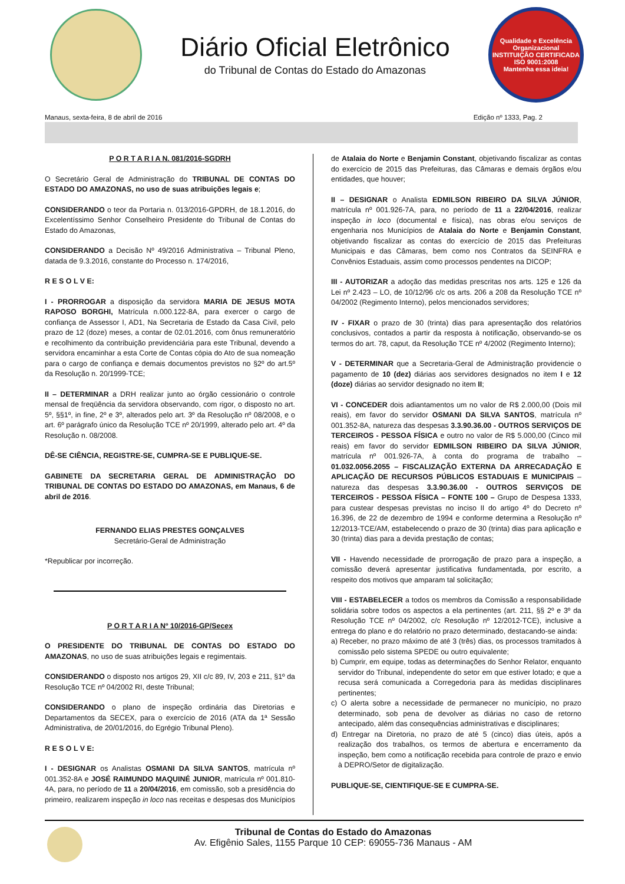Diário Oficial Eletrônico
do Tribunal de Contas do Estado do Amazonas
Qualidade e Excelência Organizacional
INSTITUIÇÃO CERTIFICADA
ISO 9001:2008
Mantenha essa ideia!
Manaus, sexta-feira, 8 de abril de 2016 Edição nº 1333, Pag. 2
P O R T A R I A N. 081/2016-SGDRH
O Secretário Geral de Administração do TRIBUNAL DE CONTAS DO ESTADO DO AMAZONAS, no uso de suas atribuições legais e;
CONSIDERANDO o teor da Portaria n. 013/2016-GPDRH, de 18.1.2016, do Excelentíssimo Senhor Conselheiro Presidente do Tribunal de Contas do Estado do Amazonas,
CONSIDERANDO a Decisão Nº 49/2016 Administrativa – Tribunal Pleno, datada de 9.3.2016, constante do Processo n. 174/2016,
R E S O L V E:
I - PRORROGAR a disposição da servidora MARIA DE JESUS MOTA RAPOSO BORGHI, Matrícula n.000.122-8A, para exercer o cargo de confiança de Assessor I, AD1, Na Secretaria de Estado da Casa Civil, pelo prazo de 12 (doze) meses, a contar de 02.01.2016, com ônus remuneratório e recolhimento da contribuição previdenciária para este Tribunal, devendo a servidora encaminhar a esta Corte de Contas cópia do Ato de sua nomeação para o cargo de confiança e demais documentos previstos no §2º do art.5º da Resolução n. 20/1999-TCE;
II – DETERMINAR a DRH realizar junto ao órgão cessionário o controle mensal de freqüência da servidora observando, com rigor, o disposto no art. 5º, §§1º, in fine, 2º e 3º, alterados pelo art. 3º da Resolução nº 08/2008, e o art. 6º parágrafo único da Resolução TCE nº 20/1999, alterado pelo art. 4º da Resolução n. 08/2008.
DÊ-SE CIÊNCIA, REGISTRE-SE, CUMPRA-SE E PUBLIQUE-SE.
GABINETE DA SECRETARIA GERAL DE ADMINISTRAÇÃO DO TRIBUNAL DE CONTAS DO ESTADO DO AMAZONAS, em Manaus, 6 de abril de 2016.
FERNANDO ELIAS PRESTES GONÇALVES
Secretário-Geral de Administração
*Republicar por incorreção.
P O R T A R I A Nº 10/2016-GP/Secex
O PRESIDENTE DO TRIBUNAL DE CONTAS DO ESTADO DO AMAZONAS, no uso de suas atribuições legais e regimentais.
CONSIDERANDO o disposto nos artigos 29, XII c/c 89, IV, 203 e 211, §1º da Resolução TCE nº 04/2002 RI, deste Tribunal;
CONSIDERANDO o plano de inspeção ordinária das Diretorias e Departamentos da SECEX, para o exercício de 2016 (ATA da 1ª Sessão Administrativa, de 20/01/2016, do Egrégio Tribunal Pleno).
R E S O L V E:
I - DESIGNAR os Analistas OSMANI DA SILVA SANTOS, matrícula nº 001.352-8A e JOSÉ RAIMUNDO MAQUINÉ JUNIOR, matrícula nº 001.810-4A, para, no período de 11 a 20/04/2016, em comissão, sob a presidência do primeiro, realizarem inspeção in loco nas receitas e despesas dos Municípios
de Atalaia do Norte e Benjamin Constant, objetivando fiscalizar as contas do exercício de 2015 das Prefeituras, das Câmaras e demais órgãos e/ou entidades, que houver;
II – DESIGNAR o Analista EDMILSON RIBEIRO DA SILVA JÚNIOR, matrícula nº 001.926-7A, para, no período de 11 a 22/04/2016, realizar inspeção in loco (documental e física), nas obras e/ou serviços de engenharia nos Municípios de Atalaia do Norte e Benjamin Constant, objetivando fiscalizar as contas do exercício de 2015 das Prefeituras Municipais e das Câmaras, bem como nos Contratos da SEINFRA e Convênios Estaduais, assim como processos pendentes na DICOP;
III - AUTORIZAR a adoção das medidas prescritas nos arts. 125 e 126 da Lei nº 2.423 – LO, de 10/12/96 c/c os arts. 206 a 208 da Resolução TCE nº 04/2002 (Regimento Interno), pelos mencionados servidores;
IV - FIXAR o prazo de 30 (trinta) dias para apresentação dos relatórios conclusivos, contados a partir da resposta à notificação, observando-se os termos do art. 78, caput, da Resolução TCE nº 4/2002 (Regimento Interno);
V - DETERMINAR que a Secretaria-Geral de Administração providencie o pagamento de 10 (dez) diárias aos servidores designados no item I e 12 (doze) diárias ao servidor designado no item II;
VI - CONCEDER dois adiantamentos um no valor de R$ 2.000,00 (Dois mil reais), em favor do servidor OSMANI DA SILVA SANTOS, matrícula nº 001.352-8A, natureza das despesas 3.3.90.36.00 - OUTROS SERVIÇOS DE TERCEIROS - PESSOA FÍSICA e outro no valor de R$ 5.000,00 (Cinco mil reais) em favor do servidor EDMILSON RIBEIRO DA SILVA JÚNIOR, matrícula nº 001.926-7A, à conta do programa de trabalho – 01.032.0056.2055 – FISCALIZAÇÃO EXTERNA DA ARRECADAÇÃO E APLICAÇÃO DE RECURSOS PÚBLICOS ESTADUAIS E MUNICIPAIS – natureza das despesas 3.3.90.36.00 - OUTROS SERVIÇOS DE TERCEIROS - PESSOA FÍSICA – FONTE 100 – Grupo de Despesa 1333, para custear despesas previstas no inciso II do artigo 4º do Decreto nº 16.396, de 22 de dezembro de 1994 e conforme determina a Resolução nº 12/2013-TCE/AM, estabelecendo o prazo de 30 (trinta) dias para aplicação e 30 (trinta) dias para a devida prestação de contas;
VII - Havendo necessidade de prorrogação de prazo para a inspeção, a comissão deverá apresentar justificativa fundamentada, por escrito, a respeito dos motivos que amparam tal solicitação;
VIII - ESTABELECER a todos os membros da Comissão a responsabilidade solidária sobre todos os aspectos a ela pertinentes (art. 211, §§ 2º e 3º da Resolução TCE nº 04/2002, c/c Resolução nº 12/2012-TCE), inclusive a entrega do plano e do relatório no prazo determinado, destacando-se ainda:
a) Receber, no prazo máximo de até 3 (três) dias, os processos tramitados à comissão pelo sistema SPEDE ou outro equivalente;
b) Cumprir, em equipe, todas as determinações do Senhor Relator, enquanto servidor do Tribunal, independente do setor em que estiver lotado; e que a recusa será comunicada a Corregedoria para às medidas disciplinares pertinentes;
c) O alerta sobre a necessidade de permanecer no município, no prazo determinado, sob pena de devolver as diárias no caso de retorno antecipado, além das consequências administrativas e disciplinares;
d) Entregar na Diretoria, no prazo de até 5 (cinco) dias úteis, após a realização dos trabalhos, os termos de abertura e encerramento da inspeção, bem como a notificação recebida para controle de prazo e envio à DEPRO/Setor de digitalização.
PUBLIQUE-SE, CIENTIFIQUE-SE E CUMPRA-SE.
Tribunal de Contas do Estado do Amazonas
Av. Efigênio Sales, 1155 Parque 10 CEP: 69055-736 Manaus - AM